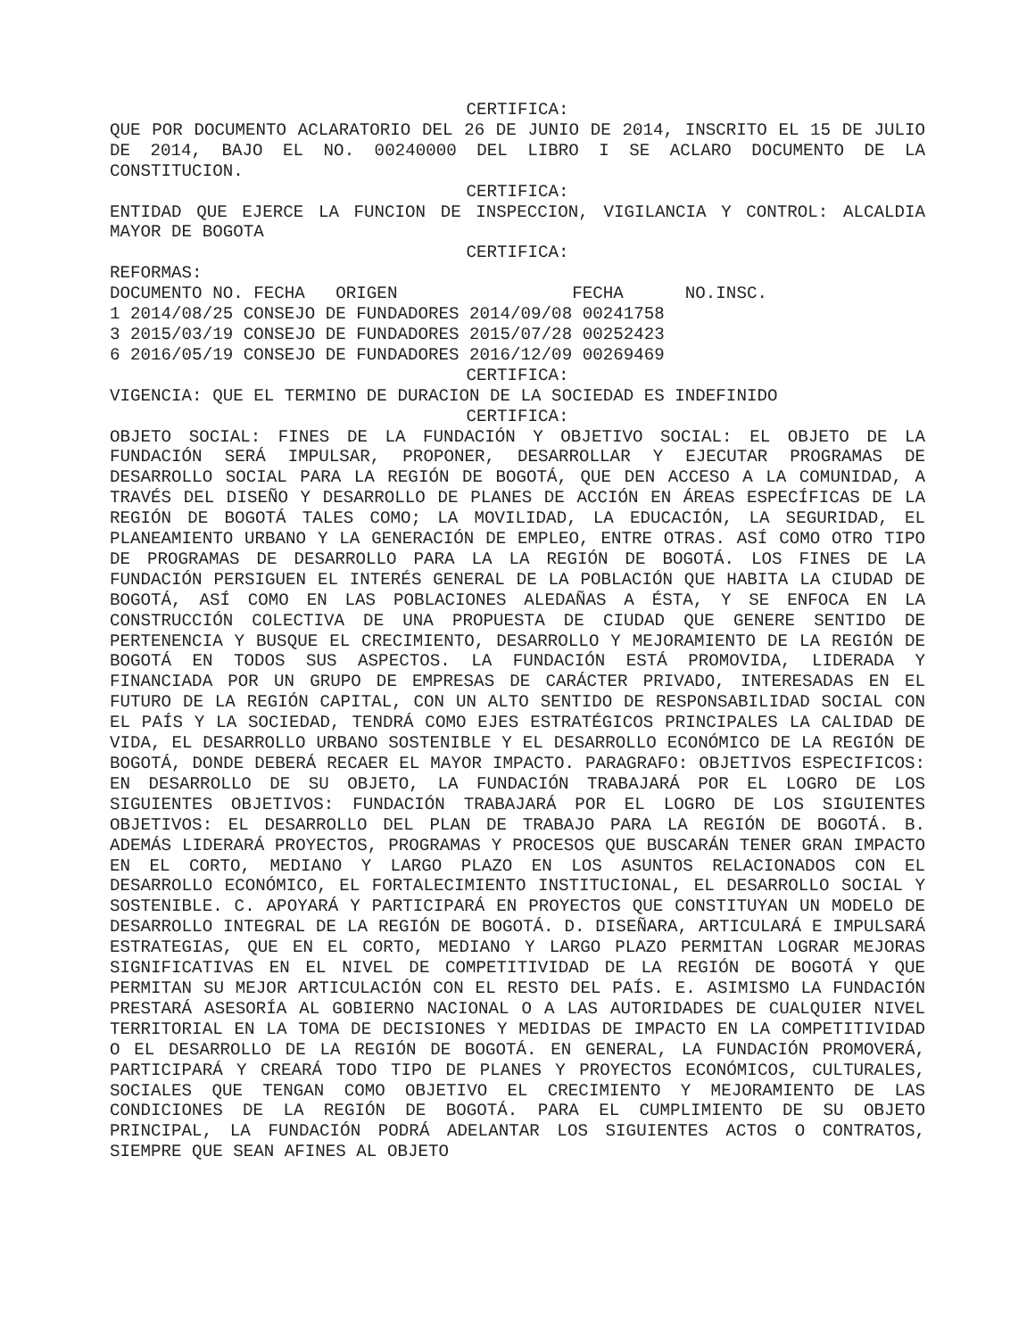CERTIFICA:
QUE POR DOCUMENTO ACLARATORIO DEL 26 DE JUNIO DE 2014, INSCRITO EL 15 DE JULIO DE 2014, BAJO EL NO. 00240000 DEL LIBRO I SE ACLARO DOCUMENTO DE LA CONSTITUCION.
CERTIFICA:
ENTIDAD QUE EJERCE LA FUNCION DE INSPECCION, VIGILANCIA Y CONTROL: ALCALDIA MAYOR DE BOGOTA
CERTIFICA:
REFORMAS:
DOCUMENTO NO. FECHA   ORIGEN                 FECHA      NO.INSC.
1 2014/08/25 CONSEJO DE FUNDADORES 2014/09/08 00241758
3 2015/03/19 CONSEJO DE FUNDADORES 2015/07/28 00252423
6 2016/05/19 CONSEJO DE FUNDADORES 2016/12/09 00269469
CERTIFICA:
VIGENCIA: QUE EL TERMINO DE DURACION DE LA SOCIEDAD ES INDEFINIDO
CERTIFICA:
OBJETO SOCIAL: FINES DE LA FUNDACIÓN Y OBJETIVO SOCIAL: EL OBJETO DE LA FUNDACIÓN SERÁ IMPULSAR, PROPONER, DESARROLLAR Y EJECUTAR PROGRAMAS DE DESARROLLO SOCIAL PARA LA REGIÓN DE BOGOTÁ, QUE DEN ACCESO A LA COMUNIDAD, A TRAVÉS DEL DISEÑO Y DESARROLLO DE PLANES DE ACCIÓN EN ÁREAS ESPECÍFICAS DE LA REGIÓN DE BOGOTÁ TALES COMO; LA MOVILIDAD, LA EDUCACIÓN, LA SEGURIDAD, EL PLANEAMIENTO URBANO Y LA GENERACIÓN DE EMPLEO, ENTRE OTRAS. ASÍ COMO OTRO TIPO DE PROGRAMAS DE DESARROLLO PARA LA LA REGIÓN DE BOGOTÁ. LOS FINES DE LA FUNDACIÓN PERSIGUEN EL INTERÉS GENERAL DE LA POBLACIÓN QUE HABITA LA CIUDAD DE BOGOTÁ, ASÍ COMO EN LAS POBLACIONES ALEDAÑAS A ÉSTA, Y SE ENFOCA EN LA CONSTRUCCIÓN COLECTIVA DE UNA PROPUESTA DE CIUDAD QUE GENERE SENTIDO DE PERTENENCIA Y BUSQUE EL CRECIMIENTO, DESARROLLO Y MEJORAMIENTO DE LA REGIÓN DE BOGOTÁ EN TODOS SUS ASPECTOS. LA FUNDACIÓN ESTÁ PROMOVIDA, LIDERADA Y FINANCIADA POR UN GRUPO DE EMPRESAS DE CARÁCTER PRIVADO, INTERESADAS EN EL FUTURO DE LA REGIÓN CAPITAL, CON UN ALTO SENTIDO DE RESPONSABILIDAD SOCIAL CON EL PAÍS Y LA SOCIEDAD, TENDRÁ COMO EJES ESTRATÉGICOS PRINCIPALES LA CALIDAD DE VIDA, EL DESARROLLO URBANO SOSTENIBLE Y EL DESARROLLO ECONÓMICO DE LA REGIÓN DE BOGOTÁ, DONDE DEBERÁ RECAER EL MAYOR IMPACTO. PARAGRAFO: OBJETIVOS ESPECIFICOS: EN DESARROLLO DE SU OBJETO, LA FUNDACIÓN TRABAJARÁ POR EL LOGRO DE LOS SIGUIENTES OBJETIVOS: FUNDACIÓN TRABAJARÁ POR EL LOGRO DE LOS SIGUIENTES OBJETIVOS: EL DESARROLLO DEL PLAN DE TRABAJO PARA LA REGIÓN DE BOGOTÁ. B. ADEMÁS LIDERARÁ PROYECTOS, PROGRAMAS Y PROCESOS QUE BUSCARÁN TENER GRAN IMPACTO EN EL CORTO, MEDIANO Y LARGO PLAZO EN LOS ASUNTOS RELACIONADOS CON EL DESARROLLO ECONÓMICO, EL FORTALECIMIENTO INSTITUCIONAL, EL DESARROLLO SOCIAL Y SOSTENIBLE. C. APOYARÁ Y PARTICIPARÁ EN PROYECTOS QUE CONSTITUYAN UN MODELO DE DESARROLLO INTEGRAL DE LA REGIÓN DE BOGOTÁ. D. DISEÑARA, ARTICULARÁ E IMPULSARÁ ESTRATEGIAS, QUE EN EL CORTO, MEDIANO Y LARGO PLAZO PERMITAN LOGRAR MEJORAS SIGNIFICATIVAS EN EL NIVEL DE COMPETITIVIDAD DE LA REGIÓN DE BOGOTÁ Y QUE PERMITAN SU MEJOR ARTICULACIÓN CON EL RESTO DEL PAÍS. E. ASIMISMO LA FUNDACIÓN PRESTARÁ ASESORÍA AL GOBIERNO NACIONAL O A LAS AUTORIDADES DE CUALQUIER NIVEL TERRITORIAL EN LA TOMA DE DECISIONES Y MEDIDAS DE IMPACTO EN LA COMPETITIVIDAD O EL DESARROLLO DE LA REGIÓN DE BOGOTÁ. EN GENERAL, LA FUNDACIÓN PROMOVERÁ, PARTICIPARÁ Y CREARÁ TODO TIPO DE PLANES Y PROYECTOS ECONÓMICOS, CULTURALES, SOCIALES QUE TENGAN COMO OBJETIVO EL CRECIMIENTO Y MEJORAMIENTO DE LAS CONDICIONES DE LA REGIÓN DE BOGOTÁ. PARA EL CUMPLIMIENTO DE SU OBJETO PRINCIPAL, LA FUNDACIÓN PODRÁ ADELANTAR LOS SIGUIENTES ACTOS O CONTRATOS, SIEMPRE QUE SEAN AFINES AL OBJETO